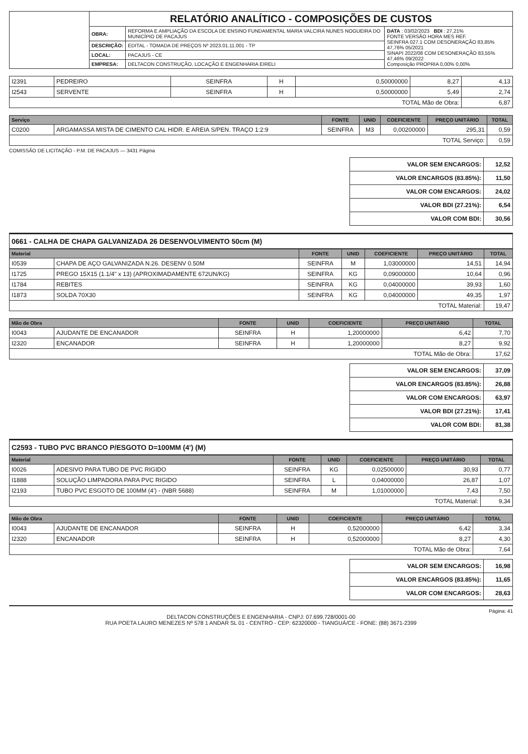| | RELATÓRIO ANALÍTICO - COMPOSIÇÕES DE CUSTOS | | |
| | OBRA: | REFORMA E AMPLIAÇÃO DA ESCOLA DE ENSINO FUNDAMENTAL MARIA VALCIRA NUNES NOGUEIRA DO MUNICÍPIO DE PACAJUS | DATA : 03/02/2023 BDI : 27,21% FONTE VERSÃO HORA MES REF. SEINFRA 027.1 COM DESONERAÇÃO 83,85% 47,76% 05/2021 SINAPI 2022/08 COM DESONERAÇÃO 83,55% 47,46% 09/2022 Composição PROPRIA 0,00% 0,00% |
| | DESCRIÇÃO: | EDITAL - TOMADA DE PREÇOS Nº 2023.01.11.001 - TP | |
| | LOCAL: | PACAJUS - CE | |
| | EMPRESA: | DELTACON CONSTRUÇÃO, LOCAÇÃO E ENGENHARIA EIRELI | |
| I2391 | PEDREIRO | SEINFRA | H | 0,50000000 | 8,27 | 4,13 |
| I2543 | SERVENTE | SEINFRA | H | 0,50000000 | 5,49 | 2,74 |
| TOTAL Mão de Obra: | | | | | | 6,87 |
| Serviço | | FONTE | UNID | COEFICIENTE | PREÇO UNITÁRIO | TOTAL |
| --- | --- | --- | --- | --- | --- | --- |
| C0200 | ARGAMASSA MISTA DE CIMENTO CAL HIDR. E AREIA S/PEN. TRAÇO 1:2:9 | SEINFRA | M3 | 0,00200000 | 295,31 | 0,59 |
| TOTAL Serviço: | | | | | | 0,59 |
COMISSÃO DE LICITAÇÃO - P.M. DE PACAJUS — 3431 Página
| VALOR SEM ENCARGOS: | 12,52 |
| VALOR ENCARGOS (83.85%): | 11,50 |
| VALOR COM ENCARGOS: | 24,02 |
| VALOR BDI (27.21%): | 6,54 |
| VALOR COM BDI: | 30,56 |
0661 - CALHA DE CHAPA GALVANIZADA 26 DESENVOLVIMENTO 50cm (M)
| Material | | FONTE | UNID | COEFICIENTE | PREÇO UNITÁRIO | TOTAL |
| --- | --- | --- | --- | --- | --- | --- |
| I0539 | CHAPA DE AÇO GALVANIZADA N.26. DESENV 0.50M | SEINFRA | M | 1,03000000 | 14,51 | 14,94 |
| I1725 | PREGO 15X15 (1.1/4" x 13) (APROXIMADAMENTE 672UN/KG) | SEINFRA | KG | 0,09000000 | 10,64 | 0,96 |
| I1784 | REBITES | SEINFRA | KG | 0,04000000 | 39,93 | 1,60 |
| I1873 | SOLDA 70X30 | SEINFRA | KG | 0,04000000 | 49,35 | 1,97 |
| TOTAL Material: | | | | | | 19,47 |
| Mão de Obra | | FONTE | UNID | COEFICIENTE | PREÇO UNITÁRIO | TOTAL |
| --- | --- | --- | --- | --- | --- | --- |
| I0043 | AJUDANTE DE ENCANADOR | SEINFRA | H | 1,20000000 | 6,42 | 7,70 |
| I2320 | ENCANADOR | SEINFRA | H | 1,20000000 | 8,27 | 9,92 |
| TOTAL Mão de Obra: | | | | | | 17,62 |
| VALOR SEM ENCARGOS: | 37,09 |
| VALOR ENCARGOS (83.85%): | 26,88 |
| VALOR COM ENCARGOS: | 63,97 |
| VALOR BDI (27.21%): | 17,41 |
| VALOR COM BDI: | 81,38 |
C2593 - TUBO PVC BRANCO P/ESGOTO D=100MM (4') (M)
| Material | | FONTE | UNID | COEFICIENTE | PREÇO UNITÁRIO | TOTAL |
| --- | --- | --- | --- | --- | --- | --- |
| I0026 | ADESIVO PARA TUBO DE PVC RIGIDO | SEINFRA | KG | 0,02500000 | 30,93 | 0,77 |
| I1888 | SOLUÇÃO LIMPADORA PARA PVC RIGIDO | SEINFRA | L | 0,04000000 | 26,87 | 1,07 |
| I2193 | TUBO PVC ESGOTO DE 100MM (4') - (NBR 5688) | SEINFRA | M | 1,01000000 | 7,43 | 7,50 |
| TOTAL Material: | | | | | | 9,34 |
| Mão de Obra | | FONTE | UNID | COEFICIENTE | PREÇO UNITÁRIO | TOTAL |
| --- | --- | --- | --- | --- | --- | --- |
| I0043 | AJUDANTE DE ENCANADOR | SEINFRA | H | 0,52000000 | 6,42 | 3,34 |
| I2320 | ENCANADOR | SEINFRA | H | 0,52000000 | 8,27 | 4,30 |
| TOTAL Mão de Obra: | | | | | | 7,64 |
| VALOR SEM ENCARGOS: | 16,98 |
| VALOR ENCARGOS (83.85%): | 11,65 |
| VALOR COM ENCARGOS: | 28,63 |
Página: 41
DELTACON CONSTRUÇÕES E ENGENHARIA - CNPJ: 07.699.728/0001-00
RUA POETA LAURO MENEZES Nº 578 1 ANDAR SL 01 - CENTRO - CEP: 62320000 - TIANGUÁ/CE - FONE: (88) 3671-2399